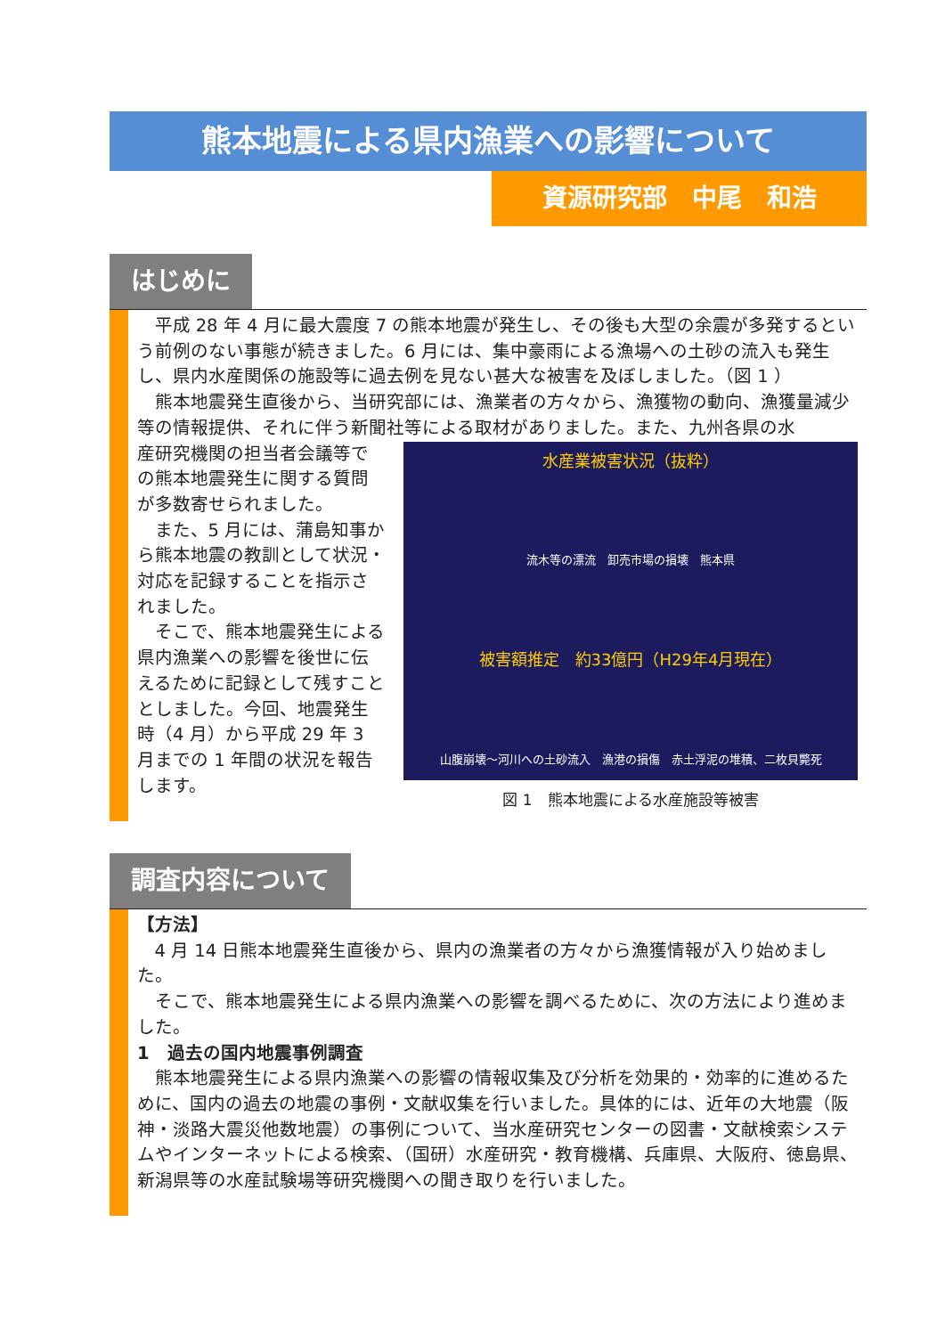熊本地震による県内漁業への影響について
資源研究部　中尾　和浩
はじめに
平成 28 年 4 月に最大震度 7 の熊本地震が発生し、その後も大型の余震が多発するという前例のない事態が続きました。6 月には、集中豪雨による漁場への土砂の流入も発生し、県内水産関係の施設等に過去例を見ない甚大な被害を及ぼしました。（図 1 ）
熊本地震発生直後から、当研究部には、漁業者の方々から、漁獲物の動向、漁獲量減少等の情報提供、それに伴う新聞社等による取材がありました。また、九州各県の水
水産業被害状況（抜粋）
流木等の漂流　卸売市場の損壊　熊本県
被害額推定　約33億円（H29年4月現在）
山腹崩壊～河川への土砂流入　漁港の損傷　赤土浮泥の堆積、二枚貝斃死
図 1　熊本地震による水産施設等被害
産研究機関の担当者会議等での熊本地震発生に関する質問が多数寄せられました。
また、5 月には、蒲島知事から熊本地震の教訓として状況・対応を記録することを指示されました。
そこで、熊本地震発生による県内漁業への影響を後世に伝えるために記録として残すこととしました。今回、地震発生時（4 月）から平成 29 年 3 月までの 1 年間の状況を報告します。
調査内容について
【方法】
4 月 14 日熊本地震発生直後から、県内の漁業者の方々から漁獲情報が入り始めました。
そこで、熊本地震発生による県内漁業への影響を調べるために、次の方法により進めました。
1　過去の国内地震事例調査
熊本地震発生による県内漁業への影響の情報収集及び分析を効果的・効率的に進めるために、国内の過去の地震の事例・文献収集を行いました。具体的には、近年の大地震（阪神・淡路大震災他数地震）の事例について、当水産研究センターの図書・文献検索システムやインターネットによる検索、（国研）水産研究・教育機構、兵庫県、大阪府、徳島県、新潟県等の水産試験場等研究機関への聞き取りを行いました。